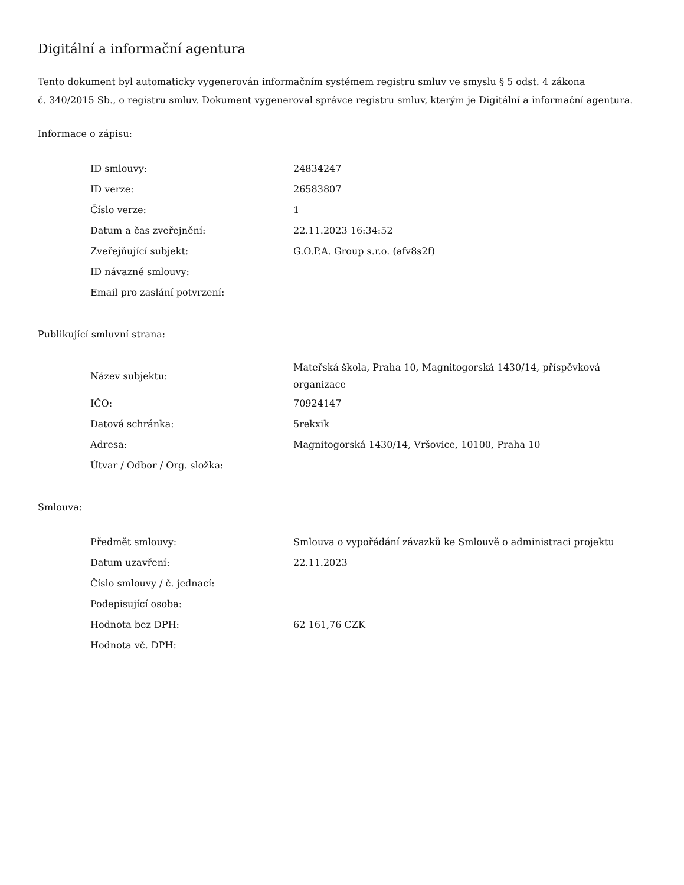Digitální a informační agentura
Tento dokument byl automaticky vygenerován informačním systémem registru smluv ve smyslu § 5 odst. 4 zákona
č. 340/2015 Sb., o registru smluv. Dokument vygeneroval správce registru smluv, kterým je Digitální a informační agentura.
Informace o zápisu:
| ID smlouvy: | 24834247 |
| ID verze: | 26583807 |
| Číslo verze: | 1 |
| Datum a čas zveřejnění: | 22.11.2023 16:34:52 |
| Zveřejňující subjekt: | G.O.P.A. Group s.r.o. (afv8s2f) |
| ID návazné smlouvy: | |
| Email pro zaslání potvrzení: | |
Publikující smluvní strana:
| Název subjektu: | Mateřská škola, Praha 10, Magnitogorská 1430/14, příspěvková organizace |
| IČO: | 70924147 |
| Datová schránka: | 5rekxik |
| Adresa: | Magnitogorská 1430/14, Vršovice, 10100, Praha 10 |
| Útvar / Odbor / Org. složka: | |
Smlouva:
| Předmět smlouvy: | Smlouva o vypořádání závazků ke Smlouvě o administraci projektu |
| Datum uzavření: | 22.11.2023 |
| Číslo smlouvy / č. jednací: | |
| Podepisující osoba: | |
| Hodnota bez DPH: | 62 161,76 CZK |
| Hodnota vč. DPH: | |